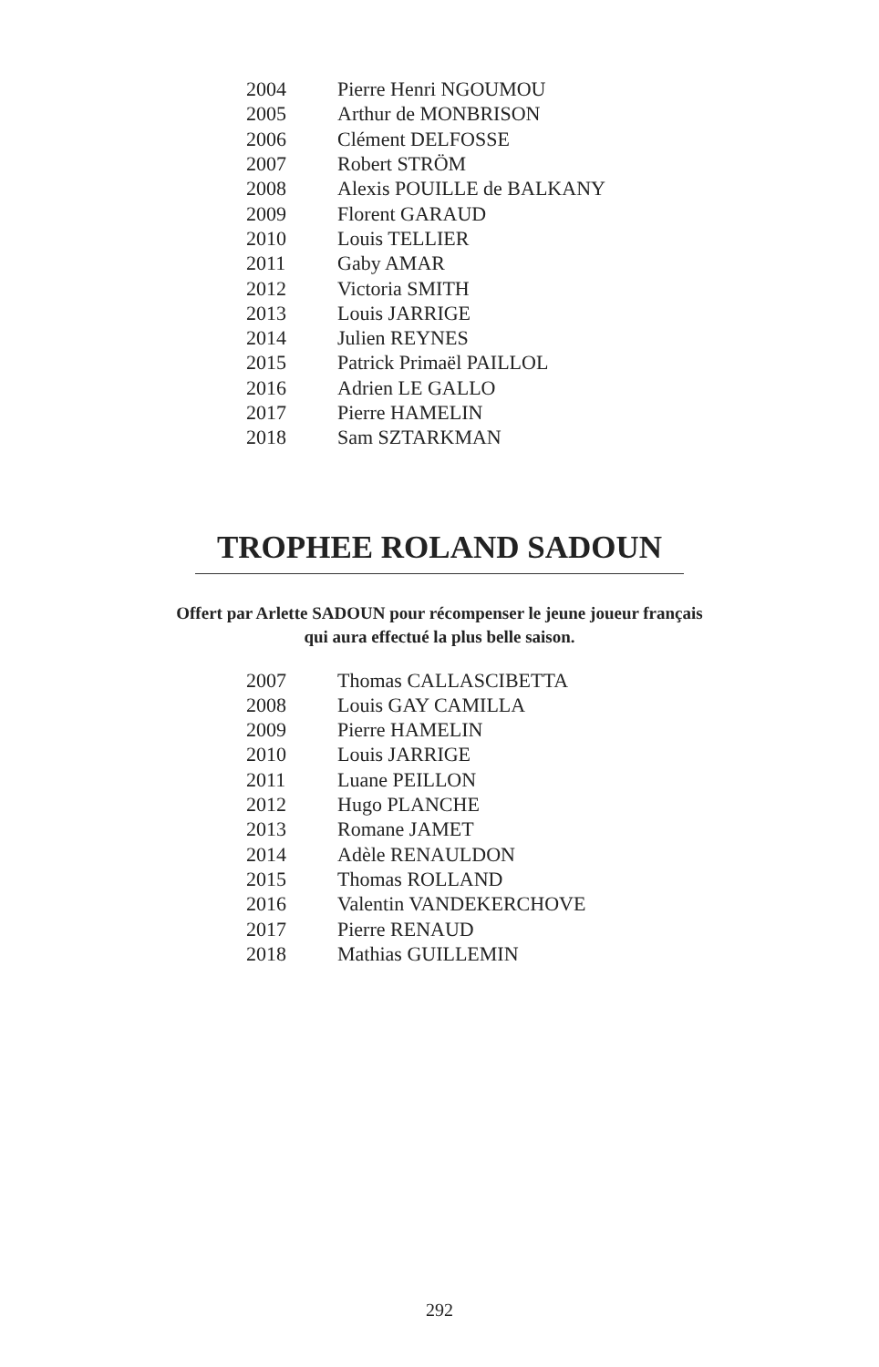| 2004 | Pierre Henri NGOUMOU |
| 2005 | Arthur de MONBRISON |
| 2006 | Clément DELFOSSE |
| 2007 | Robert STRÖM |
| 2008 | Alexis POUILLE de BALKANY |
| 2009 | Florent GARAUD |
| 2010 | Louis TELLIER |
| 2011 | Gaby AMAR |
| 2012 | Victoria SMITH |
| 2013 | Louis JARRIGE |
| 2014 | Julien REYNES |
| 2015 | Patrick Primaël PAILLOL |
| 2016 | Adrien LE GALLO |
| 2017 | Pierre HAMELIN |
| 2018 | Sam SZTARKMAN |
TROPHEE ROLAND SADOUN
Offert par Arlette SADOUN pour récompenser le jeune joueur français
qui aura effectué la plus belle saison.
| 2007 | Thomas CALLASCIBETTA |
| 2008 | Louis GAY CAMILLA |
| 2009 | Pierre HAMELIN |
| 2010 | Louis JARRIGE |
| 2011 | Luane PEILLON |
| 2012 | Hugo PLANCHE |
| 2013 | Romane JAMET |
| 2014 | Adèle RENAULDON |
| 2015 | Thomas ROLLAND |
| 2016 | Valentin VANDEKERCHOVE |
| 2017 | Pierre RENAUD |
| 2018 | Mathias GUILLEMIN |
292